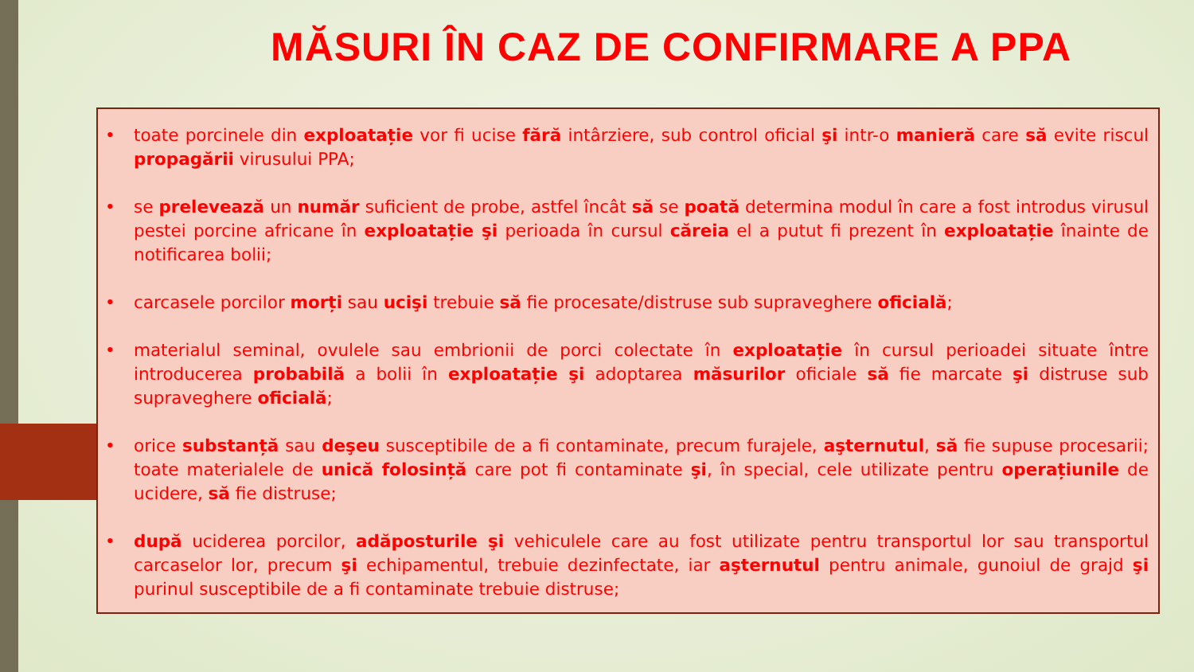MĂSURI ÎN CAZ DE CONFIRMARE A PPA
• toate porcinele din exploatație vor fi ucise fără intârziere, sub control oficial şi intr-o manieră care să evite riscul propagării virusului PPA;
• se prelevează un număr suficient de probe, astfel încât să se poată determina modul în care a fost introdus virusul pestei porcine africane în exploatație şi perioada în cursul căreia el a putut fi prezent în exploatație înainte de notificarea bolii;
• carcasele porcilor morți sau ucişi trebuie să fie procesate/distruse sub supraveghere oficială;
• materialul seminal, ovulele sau embrionii de porci colectate în exploatație în cursul perioadei situate între introducerea probabilă a bolii în exploatație şi adoptarea măsurilor oficiale să fie marcate şi distruse sub supraveghere oficială;
• orice substanță sau deşeu susceptibile de a fi contaminate, precum furajele, aşternutul, să fie supuse procesarii; toate materialele de unică folosință care pot fi contaminate şi, în special, cele utilizate pentru operațiunile de ucidere, să fie distruse;
• după uciderea porcilor, adăposturile şi vehiculele care au fost utilizate pentru transportul lor sau transportul carcaselor lor, precum şi echipamentul, trebuie dezinfectate, iar aşternutul pentru animale, gunoiul de grajd şi purinul susceptibile de a fi contaminate trebuie distruse;